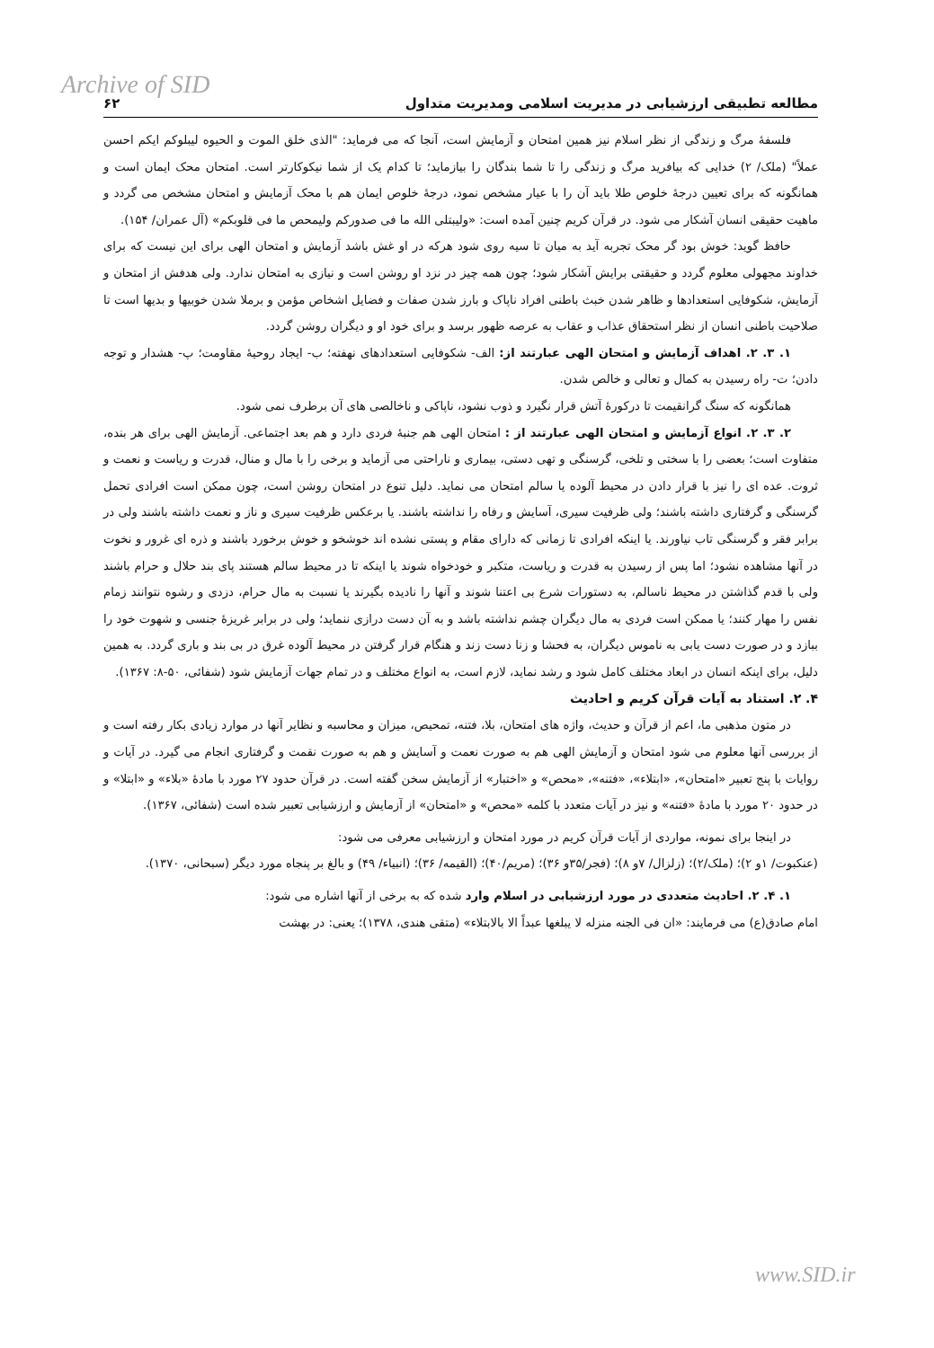Archive of SID
مطالعه تطبیقی ارزشیابی در مدیریت اسلامی ومدیریت متداول ۶۲
فلسفهٔ مرگ و زندگی از نظر اسلام نیز همین امتحان و آزمایش است، آنجا که می فرماید: "الذی خلق الموت و الحیوه لیبلوکم ایکم احسن عملاً" (ملک/ ۲) خدایی که بیافرید مرگ و زندگی را تا شما بندگان را بیازماید؛ تا کدام یک از شما نیکوکارتر است. امتحان محک ایمان است و همانگونه که برای تعیین درجهٔ خلوص طلا باید آن را با عیار مشخص نمود، درجهٔ خلوص ایمان هم با محک آزمایش و امتحان مشخص می گردد و ماهیت حقیقی انسان آشکار می شود. در قرآن کریم چنین آمده است: «ولیبتلی الله ما فی صدورکم ولیمحص ما فی قلوبکم» (آل عمران/ ۱۵۴).
حافظ گوید: خوش بود گر محک تجربه آید به میان تا سیه روی شود هرکه در او غش باشد آزمایش و امتحان الهی برای این نیست که برای خداوند مجهولی معلوم گردد و حقیقتی برایش آشکار شود؛ چون همه چیز در نزد او روشن است و نیازی به امتحان ندارد. ولی هدفش از امتحان و آزمایش، شکوفایی استعدادها و ظاهر شدن خبث باطنی افراد ناپاک و بارز شدن صفات و فضایل اشخاص مؤمن و برملا شدن خوبیها و بدیها است تا صلاحیت باطنی انسان از نظر استحقاق عذاب و عقاب به عرصه ظهور برسد و برای خود او و دیگران روشن گردد.
۱. ۳. ۲. اهداف آزمایش و امتحان الهی عبارتند از: الف- شکوفایی استعدادهای نهفته؛ ب- ایجاد روحیهٔ مقاومت؛ پ- هشدار و توجه دادن؛ ت- راه رسیدن به کمال و تعالی و خالص شدن.
همانگونه که سنگ گرانقیمت تا درکورهٔ آتش قرار نگیرد و ذوب نشود، ناپاکی و ناخالصی های آن برطرف نمی شود.
۲. ۳. ۲. انواع آزمایش و امتحان الهی عبارتند از : امتحان الهی هم جنبهٔ فردی دارد و هم بعد اجتماعی. آزمایش الهی برای هر بنده، متفاوت است؛ بعضی را با سختی و تلخی، گرسنگی و تهی دستی، بیماری و ناراحتی می آزماید و برخی را با مال و منال، قدرت و ریاست و نعمت و ثروت. عده ای را نیز با قرار دادن در محیط آلوده یا سالم امتحان می نماید. دلیل تنوع در امتحان روشن است، چون ممکن است افرادی تحمل گرسنگی و گرفتاری داشته باشند؛ ولی ظرفیت سیری، آسایش و رفاه را نداشته باشند. یا برعکس ظرفیت سیری و ناز و نعمت داشته باشند ولی در برابر فقر و گرسنگی تاب نیاورند. یا اینکه افرادی تا زمانی که دارای مقام و پستی نشده اند خوشخو و خوش برخورد باشند و ذره ای غرور و نخوت در آنها مشاهده نشود؛ اما پس از رسیدن به قدرت و ریاست، متکبر و خودخواه شوند یا اینکه تا در محیط سالم هستند پای بند حلال و حرام باشند ولی با قدم گذاشتن در محیط ناسالم، به دستورات شرع بی اعتنا شوند و آنها را نادیده بگیرند یا نسبت به مال حرام، دزدی و رشوه نتوانند زمام نفس را مهار کنند؛ یا ممکن است فردی به مال دیگران چشم نداشته باشد و به آن دست درازی ننماید؛ ولی در برابر غریزهٔ جنسی و شهوت خود را ببازد و در صورت دست یابی به ناموس دیگران، به فحشا و زنا دست زند و هنگام قرار گرفتن در محیط آلوده غرق در بی بند و باری گردد. به همین دلیل، برای اینکه انسان در ابعاد مختلف کامل شود و رشد نماید، لازم است، به انواع مختلف و در تمام جهات آزمایش شود (شفائی، ۵۰-۸: ۱۳۶۷).
۴. ۲. استناد به آیات قرآن کریم و احادیث
در متون مذهبی ما، اعم از قرآن و حدیث، واژه های امتحان، بلا، فتنه، تمحیص، میزان و محاسبه و نظایر آنها در موارد زیادی بکار رفته است و از بررسی آنها معلوم می شود امتحان و آزمایش الهی هم به صورت نعمت و آسایش و هم به صورت نقمت و گرفتاری انجام می گیرد. در آیات و روایات با پنج تعبیر «امتحان»، «ابتلاء»، «فتنه»، «محص» و «اختبار» از آزمایش سخن گفته است. در قرآن حدود ۲۷ مورد با مادهٔ «بلاء» و «ابتلا» و در حدود ۲۰ مورد با مادهٔ «فتنه» و نیز در آیات متعدد با کلمه «محص» و «امتحان» از آزمایش و ارزشیابی تعبیر شده است (شفائی، ۱۳۶۷).
در اینجا برای نمونه، مواردی از آیات قرآن کریم در مورد امتحان و ارزشیابی معرفی می شود:
(عنکبوت/ ۱و ۲)؛ (ملک/۲)؛ (زلزال/ ۷و ۸)؛ (فجر/۳۵و ۳۶)؛ (مریم/۴۰)؛ (القیمه/ ۳۶)؛ (انبیاء/ ۴۹) و بالغ بر پنجاه مورد دیگر (سبحانی، ۱۳۷۰).
۱. ۴. ۲. احادیث متعددی در مورد ارزشیابی در اسلام وارد شده که به برخی از آنها اشاره می شود:
امام صادق(ع) می فرمایند: «ان فی الجنه منزله لا یبلغها عبداً الا بالابتلاء» (متقی هندی، ۱۳۷۸)؛ یعنی: در بهشت
www.SID.ir